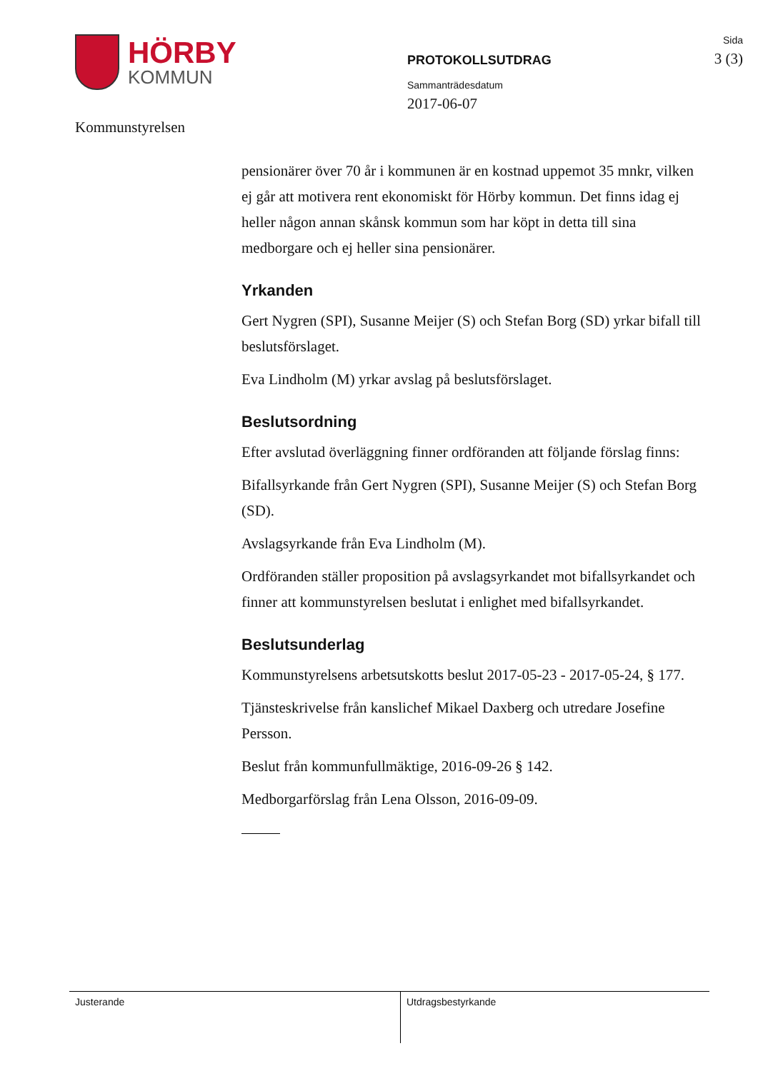HÖRBY
KOMMUN
Kommunstyrelsen
PROTOKOLLSUTDRAG
Sammanträdesdatum
2017-06-07
Sida
3 (3)
pensionärer över 70 år i kommunen är en kostnad uppemot 35 mnkr, vilken ej går att motivera rent ekonomiskt för Hörby kommun. Det finns idag ej heller någon annan skånsk kommun som har köpt in detta till sina medborgare och ej heller sina pensionärer.
Yrkanden
Gert Nygren (SPI), Susanne Meijer (S) och Stefan Borg (SD) yrkar bifall till beslutsförslaget.
Eva Lindholm (M) yrkar avslag på beslutsförslaget.
Beslutsordning
Efter avslutad överläggning finner ordföranden att följande förslag finns:
Bifallsyrkande från Gert Nygren (SPI), Susanne Meijer (S) och Stefan Borg (SD).
Avslagsyrkande från Eva Lindholm (M).
Ordföranden ställer proposition på avslagsyrkandet mot bifallsyrkandet och finner att kommunstyrelsen beslutat i enlighet med bifallsyrkandet.
Beslutsunderlag
Kommunstyrelsens arbetsutskotts beslut 2017-05-23 - 2017-05-24, § 177.
Tjänsteskrivelse från kanslichef Mikael Daxberg och utredare Josefine Persson.
Beslut från kommunfullmäktige, 2016-09-26 § 142.
Medborgarförslag från Lena Olsson, 2016-09-09.
Justerande
Utdragsbestyrkande